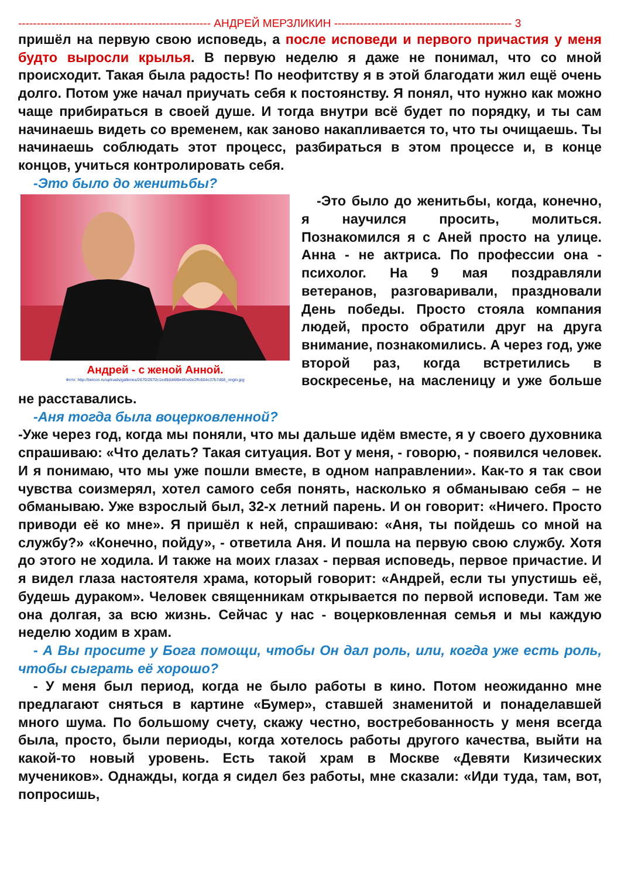---------------------------------------------------- АНДРЕЙ МЕРЗЛИКИН ------------------------------------------------ 3
пришёл на первую свою исповедь, а после исповеди и первого причастия у меня будто выросли крылья. В первую неделю я даже не понимал, что со мной происходит. Такая была радость! По неофитству я в этой благодати жил ещё очень долго. Потом уже начал приучать себя к постоянству. Я понял, что нужно как можно чаще прибираться в своей душе. И тогда внутри всё будет по порядку, и ты сам начинаешь видеть со временем, как заново накапливается то, что ты очищаешь. Ты начинаешь соблюдать этот процесс, разбираться в этом процессе и, в конце концов, учиться контролировать себя.
-Это было до женитьбы?
Андрей - с женой Анной.
Фото: http://beicon.ru/uploads/galleries/2670/2670c1ed9dd489e6fce0e2ffc604c37b7d68_origin.jpg
-Это было до женитьбы, когда, конечно, я научился просить, молиться. Познакомился я с Аней просто на улице. Анна - не актриса. По профессии она - психолог. На 9 мая поздравляли ветеранов, разговаривали, праздновали День победы. Просто стояла компания людей, просто обратили друг на друга внимание, познакомились. А через год, уже второй раз, когда встретились в воскресенье, на масленицу и уже больше не расставались.
-Аня тогда была воцерковленной?
-Уже через год, когда мы поняли, что мы дальше идём вместе, я у своего духовника спрашиваю: «Что делать? Такая ситуация. Вот у меня, - говорю, - появился человек. И я понимаю, что мы уже пошли вместе, в одном направлении». Как-то я так свои чувства соизмерял, хотел самого себя понять, насколько я обманываю себя – не обманываю. Уже взрослый был, 32-х летний парень. И он говорит: «Ничего. Просто приводи её ко мне». Я пришёл к ней, спрашиваю: «Аня, ты пойдешь со мной на службу?» «Конечно, пойду», - ответила Аня. И пошла на первую свою службу. Хотя до этого не ходила. И также на моих глазах - первая исповедь, первое причастие. И я видел глаза настоятеля храма, который говорит: «Андрей, если ты упустишь её, будешь дураком». Человек священникам открывается по первой исповеди. Там же она долгая, за всю жизнь. Сейчас у нас - воцерковленная семья и мы каждую неделю ходим в храм.
- А Вы просите у Бога помощи, чтобы Он дал роль, или, когда уже есть роль, чтобы сыграть её хорошо?
- У меня был период, когда не было работы в кино. Потом неожиданно мне предлагают сняться в картине «Бумер», ставшей знаменитой и понаделавшей много шума. По большому счету, скажу честно, востребованность у меня всегда была, просто, были периоды, когда хотелось работы другого качества, выйти на какой-то новый уровень. Есть такой храм в Москве «Девяти Кизических мучеников». Однажды, когда я сидел без работы, мне сказали: «Иди туда, там, вот, попросишь,